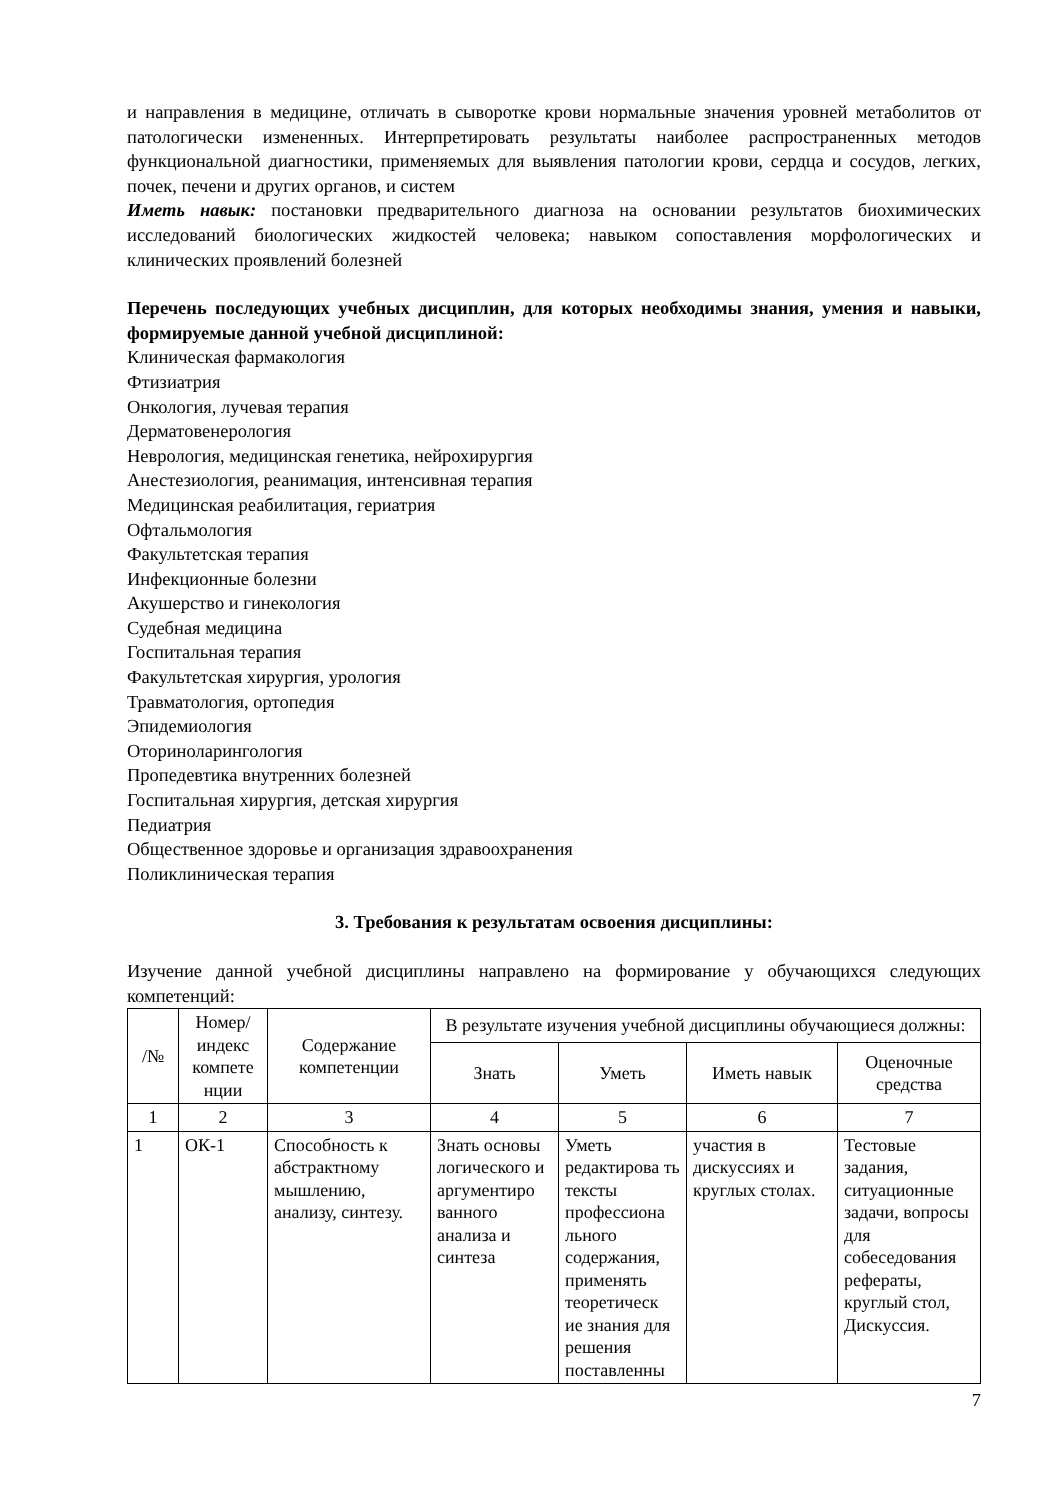и направления в медицине, отличать в сыворотке крови нормальные значения уровней метаболитов от патологически измененных. Интерпретировать результаты наиболее распространенных методов функциональной диагностики, применяемых для выявления патологии крови, сердца и сосудов, легких, почек, печени и других органов, и систем
Иметь навык: постановки предварительного диагноза на основании результатов биохимических исследований биологических жидкостей человека; навыком сопоставления морфологических и клинических проявлений болезней
Перечень последующих учебных дисциплин, для которых необходимы знания, умения и навыки, формируемые данной учебной дисциплиной:
Клиническая фармакология
Фтизиатрия
Онкология, лучевая терапия
Дерматовенерология
Неврология, медицинская генетика, нейрохирургия
Анестезиология, реанимация, интенсивная терапия
Медицинская реабилитация, гериатрия
Офтальмология
Факультетская терапия
Инфекционные болезни
Акушерство и гинекология
Судебная медицина
Госпитальная терапия
Факультетская хирургия, урология
Травматология, ортопедия
Эпидемиология
Оториноларингология
Пропедевтика внутренних болезней
Госпитальная хирургия, детская хирургия
Педиатрия
Общественное здоровье и организация здравоохранения
Поликлиническая терапия
3. Требования к результатам освоения дисциплины:
Изучение данной учебной дисциплины направлено на формирование у обучающихся следующих компетенций:
| /№ | Номер/ индекс компете нции | Содержание компетенции | В результате изучения учебной дисциплины обучающиеся должны: | | | |
| --- | --- | --- | --- | --- | --- | --- |
| | | | Знать | Уметь | Иметь навык | Оценочные средства |
| 1 | 2 | 3 | 4 | 5 | 6 | 7 |
| 1 | ОК-1 | Способность к абстрактному мышлению, анализу, синтезу. | Знать основы логического и аргументиро ванного анализа и синтеза | Уметь редактирова ть тексты профессиона льного содержания, применять теоретическ ие знания для решения поставленны | участия в дискуссиях и круглых столах. | Тестовые задания, ситуационные задачи, вопросы для собеседования рефераты, круглый стол, Дискуссия. |
7